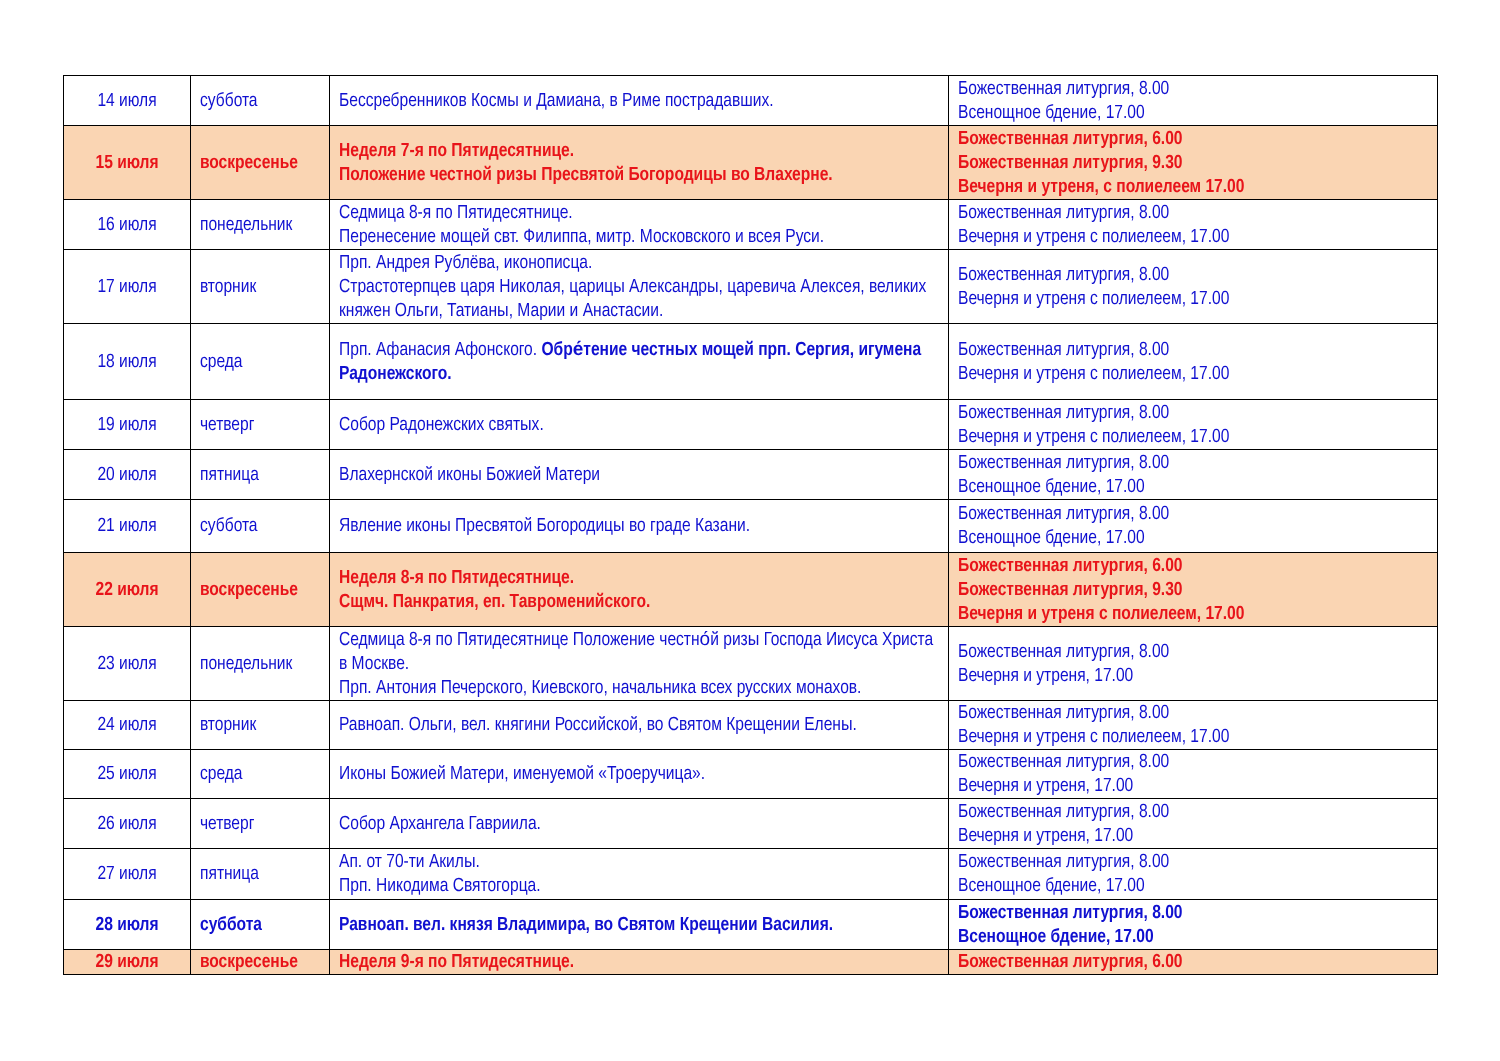| 14 июля | суббота | Бессребренников Космы и Дамиана, в Риме пострадавших. | Божественная литургия, 8.00 Всенощное бдение, 17.00 |
| 15 июля | воскресенье | Неделя 7-я по Пятидесятнице. Положение честной ризы Пресвятой Богородицы во Влахерне. | Божественная литургия, 6.00 Божественная литургия, 9.30 Вечерня и утреня, с полиелеем 17.00 |
| 16 июля | понедельник | Седмица 8-я по Пятидесятнице. Перенесение мощей свт. Филиппа, митр. Московского и всея Руси. | Божественная литургия, 8.00 Вечерня и утреня с полиелеем, 17.00 |
| 17 июля | вторник | Прп. Андрея Рублёва, иконописца. Страстотерпцев царя Николая, царицы Александры, царевича Алексея, великих княжен Ольги, Татианы, Марии и Анастасии. | Божественная литургия, 8.00 Вечерня и утреня с полиелеем, 17.00 |
| 18 июля | среда | Прп. Афанасия Афонского. Обре́тение честных мощей прп. Сергия, игумена Радонежского. | Божественная литургия, 8.00 Вечерня и утреня с полиелеем, 17.00 |
| 19 июля | четверг | Собор Радонежских святых. | Божественная литургия, 8.00 Вечерня и утреня с полиелеем, 17.00 |
| 20 июля | пятница | Влахернской иконы Божией Матери | Божественная литургия, 8.00 Всенощное бдение, 17.00 |
| 21 июля | суббота | Явление иконы Пресвятой Богородицы во граде Казани. | Божественная литургия, 8.00 Всенощное бдение, 17.00 |
| 22 июля | воскресенье | Неделя 8-я по Пятидесятнице. Сщмч. Панкратия, еп. Тавроменийского. | Божественная литургия, 6.00 Божественная литургия, 9.30 Вечерня и утреня с полиелеем, 17.00 |
| 23 июля | понедельник | Седмица 8-я по Пятидесятнице Положение честно́й ризы Господа Иисуса Христа в Москве. Прп. Антония Печерского, Киевского, начальника всех русских монахов. | Божественная литургия, 8.00 Вечерня и утреня, 17.00 |
| 24 июля | вторник | Равноап. Ольги, вел. княгини Российской, во Святом Крещении Елены. | Божественная литургия, 8.00 Вечерня и утреня с полиелеем, 17.00 |
| 25 июля | среда | Иконы Божией Матери, именуемой «Троеручица». | Божественная литургия, 8.00 Вечерня и утреня, 17.00 |
| 26 июля | четверг | Собор Архангела Гавриила. | Божественная литургия, 8.00 Вечерня и утреня, 17.00 |
| 27 июля | пятница | Ап. от 70-ти Акилы. Прп. Никодима Святогорца. | Божественная литургия, 8.00 Всенощное бдение, 17.00 |
| 28 июля | суббота | Равноап. вел. князя Владимира, во Святом Крещении Василия. | Божественная литургия, 8.00 Всенощное бдение, 17.00 |
| 29 июля | воскресенье | Неделя 9-я по Пятидесятнице. | Божественная литургия, 6.00 |